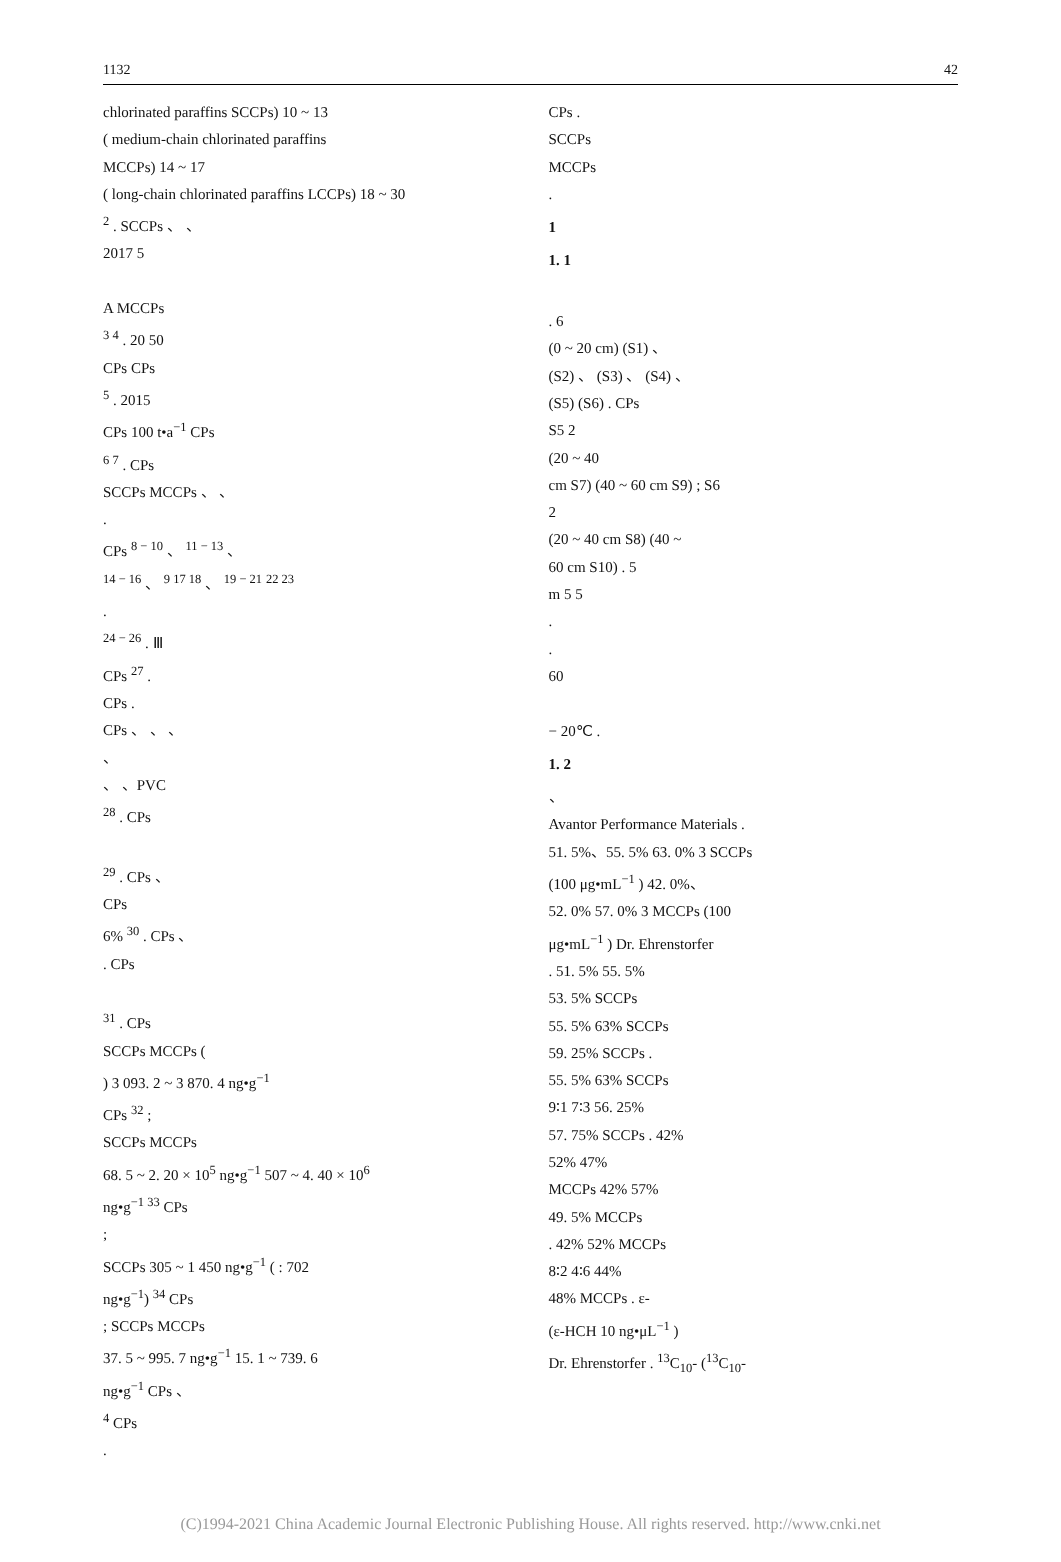1132 42
chlorinated paraffins SCCPs) 10 ~ 13
( medium-chain chlorinated paraffins
MCCPs) 14 ~ 17
( long-chain chlorinated paraffins LCCPs) 18 ~ 30
<sup>2</sup> . SCCPs 、 、
2017 5
A MCCPs
<sup>3 4</sup> . 20 50
CPs CPs
<sup>5</sup> . 2015
CPs 100 t•a<sup>−1</sup> CPs
<sup>6 7</sup> . CPs
SCCPs MCCPs 、 、
.
CPs <sup>8 − 10</sup> 、 <sup>11 − 13</sup> 、
<sup>14 − 16</sup> 、 <sup>9 17 18</sup> 、 <sup>19 − 21</sup> <sup>22 23</sup>
.
<sup>24 − 26</sup> . Ⅲ
CPs <sup>27</sup> .
CPs .
CPs 、 、 、
、
、 、PVC
<sup>28</sup> . CPs
<sup>29</sup> . CPs 、
CPs
6% <sup>30</sup> . CPs 、
. CPs
<sup>31</sup> . CPs
SCCPs MCCPs (
) 3 093. 2 ~ 3 870. 4 ng•g<sup>−1</sup>
CPs <sup>32</sup> ;
SCCPs MCCPs
68. 5 ~ 2. 20 × 10<sup>5</sup> ng•g<sup>−1</sup> 507 ~ 4. 40 × 10<sup>6</sup>
ng•g<sup>−1 33</sup> CPs
;
SCCPs 305 ~ 1 450 ng•g<sup>−1</sup> ( : 702
ng•g<sup>−1</sup>) <sup>34</sup> CPs
; SCCPs MCCPs
37. 5 ~ 995. 7 ng•g<sup>−1</sup> 15. 1 ~ 739. 6
ng•g<sup>−1</sup> CPs 、
<sup>4</sup> CPs
.
CPs .
SCCPs
MCCPs
.
1
1. 1
. 6
(0 ~ 20 cm) (S1) 、
(S2) 、 (S3) 、 (S4) 、
(S5) (S6) . CPs
S5 2
(20 ~ 40
cm S7) (40 ~ 60 cm S9) ; S6
2
(20 ~ 40 cm S8) (40 ~
60 cm S10) . 5
m 5 5
.
.
60
− 20℃ .
1. 2
、
Avantor Performance Materials .
51. 5%、55. 5% 63. 0% 3 SCCPs
(100 μg•mL<sup>−1</sup> ) 42. 0%、
52. 0% 57. 0% 3 MCCPs (100
μg•mL<sup>−1</sup> ) Dr. Ehrenstorfer
. 51. 5% 55. 5%
53. 5% SCCPs
55. 5% 63% SCCPs
59. 25% SCCPs .
55. 5% 63% SCCPs
9∶1 7∶3 56. 25%
57. 75% SCCPs . 42%
52% 47%
MCCPs 42% 57%
49. 5% MCCPs
. 42% 52% MCCPs
8∶2 4∶6 44%
48% MCCPs . ε-
(ε-HCH 10 ng•μL<sup>−1</sup> )
Dr. Ehrenstorfer . <sup>13</sup>C<sub>10</sub>- (<sup>13</sup>C<sub>10</sub>-
(C)1994-2021 China Academic Journal Electronic Publishing House. All rights reserved. http://www.cnki.net